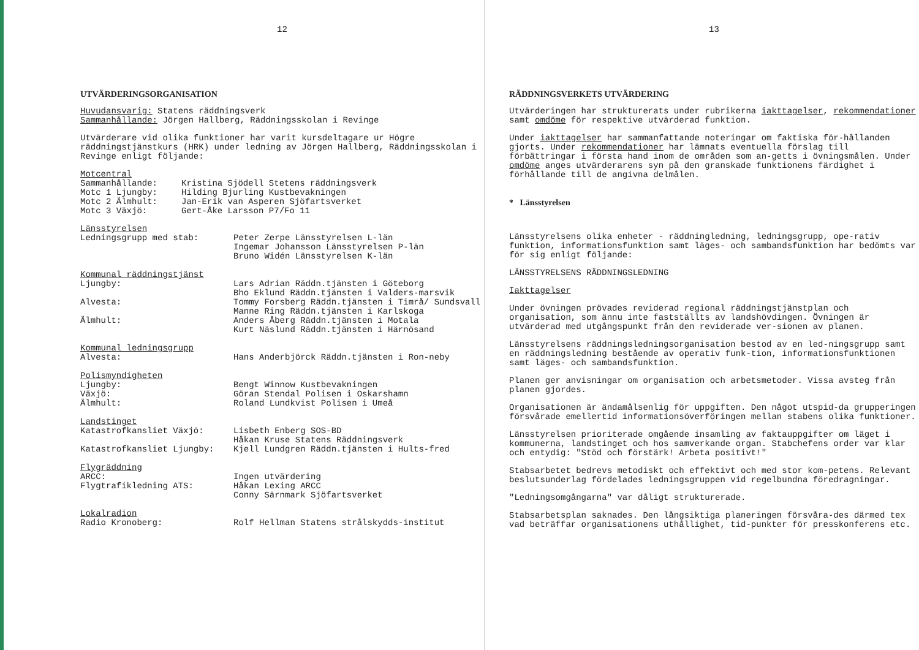12
UTVÄRDERINGSORGANISATION
Huvudansvarig: Statens räddningsverk
Sammanhållande: Jörgen Hallberg, Räddningsskolan i Revinge
Utvärderare vid olika funktioner har varit kursdeltagare ur Högre räddningstjänstkurs (HRK) under ledning av Jörgen Hallberg, Räddningsskolan i Revinge enligt följande:
| Motcentral | |
| Sammanhållande: | Kristina Sjödell Stetens räddningsverk |
| Motc 1 Ljungby: | Hilding Bjurling Kustbevakningen |
| Motc 2 Älmhult: | Jan-Erik van Asperen Sjöfartsverket |
| Motc 3 Växjö: | Gert-Åke Larsson P7/Fo 11 |
| Länsstyrelsen | |
| Ledningsgrupp med stab: | Peter Zerpe Länsstyrelsen L-län Ingemar Johansson Länsstyrelsen P-län Bruno Widén Länsstyrelsen K-län |
| Kommunal räddningstjänst | |
| Ljungby: | Lars Adrian Räddn.tjänsten i Göteborg Bho Eklund Räddn.tjänsten i Valders-marsvik |
| Alvesta: | Tommy Forsberg Räddn.tjänsten i Timrå/ Sundsvall Manne Ring Räddn.tjänsten i Karlskoga |
| Älmhult: | Anders Åberg Räddn.tjänsten i Motala Kurt Näslund Räddn.tjänsten i Härnösand |
| Kommunal ledningsgrupp | |
| Alvesta: | Hans Anderbjörck Räddn.tjänsten i Ron-neby |
| Polismyndigheten | |
| Ljungby: | Bengt Winnow Kustbevakningen |
| Växjö: | Göran Stendal Polisen i Oskarshamn |
| Älmhult: | Roland Lundkvist Polisen i Umeå |
| Landstinget | |
| Katastrofkansliet Växjö: | Lisbeth Enberg SOS-BD Håkan Kruse Statens Räddningsverk |
| Katastrofkansliet Ljungby: | Kjell Lundgren Räddn.tjänsten i Hults-fred |
| Flygräddning | |
| ARCC: | Ingen utvärdering |
| Flygtrafikledning ATS: | Håkan Lexing ARCC Conny Särnmark Sjöfartsverket |
| Lokalradion | |
| Radio Kronoberg: | Rolf Hellman Statens strålskydds-institut |
13
RÄDDNINGSVERKETS UTVÄRDERING
Utvärderingen har strukturerats under rubrikerna iakttagelser, rekommendationer samt omdöme för respektive utvärderad funktion.
Under iakttagelser har sammanfattande noteringar om faktiska för-hållanden gjorts. Under rekommendationer har lämnats eventuella förslag till förbättringar i första hand inom de områden som an-getts i övningsmålen. Under omdöme anges utvärderarens syn på den granskade funktionens färdighet i förhållande till de angivna delmålen.
* Länsstyrelsen
Länsstyrelsens olika enheter - räddningledning, ledningsgrupp, ope-rativ funktion, informationsfunktion samt läges- och sambandsfunktion har bedömts var för sig enligt följande:
LÄNSSTYRELSENS RÄDDNINGSLEDNING
Iakttagelser
Under övningen prövades reviderad regional räddningstjänstplan och organisation, som ännu inte fastställts av landshövdingen. Övningen är utvärderad med utgångspunkt från den reviderade ver-sionen av planen.
Länsstyrelsens räddningsledningsorganisation bestod av en led-ningsgrupp samt en räddningsledning bestående av operativ funk-tion, informationsfunktionen samt läges- och sambandsfunktion.
Planen ger anvisningar om organisation och arbetsmetoder. Vissa avsteg från planen gjordes.
Organisationen är ändamålsenlig för uppgiften. Den något utspid-da grupperingen försvårade emellertid informationsöverföringen mellan stabens olika funktioner.
Länsstyrelsen prioriterade omgående insamling av faktauppgifter om läget i kommunerna, landstinget och hos samverkande organ. Stabchefens order var klar och entydig: "Stöd och förstärk! Arbeta positivt!"
Stabsarbetet bedrevs metodiskt och effektivt och med stor kom-petens. Relevant beslutsunderlag fördelades ledningsgruppen vid regelbundna föredragningar.
"Ledningsomgångarna" var dåligt strukturerade.
Stabsarbetsplan saknades. Den långsiktiga planeringen försvåra-des därmed tex vad beträffar organisationens uthållighet, tid-punkter för presskonferens etc.